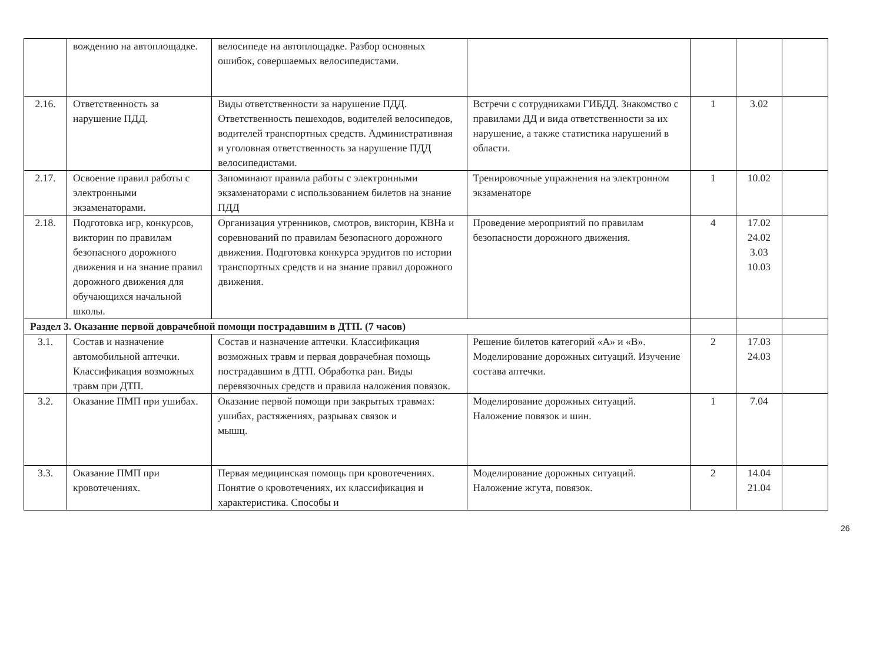| | вождению на автоплощадке. | велосипеде на автоплощадке. Разбор основных ошибок, совершаемых велосипедистами. | | | | |
| 2.16. | Ответственность за нарушение ПДД. | Виды ответственности за нарушение ПДД. Ответственность пешеходов, водителей велосипедов, водителей транспортных средств. Административная и уголовная ответственность за нарушение ПДД велосипедистами. | Встречи с сотрудниками ГИБДД. Знакомство с правилами ДД и вида ответственности за их нарушение, а также статистика нарушений в области. | 1 | 3.02 | |
| 2.17. | Освоение правил работы с электронными экзаменаторами. | Запоминают правила работы с электронными экзаменаторами с использованием билетов на знание ПДД | Тренировочные упражнения на электронном экзаменаторе | 1 | 10.02 | |
| 2.18. | Подготовка игр, конкурсов, викторин по правилам безопасного дорожного движения и на знание правил дорожного движения для обучающихся начальной школы. | Организация утренников, смотров, викторин, КВНа и соревнований по правилам безопасного дорожного движения. Подготовка конкурса эрудитов по истории транспортных средств и на знание правил дорожного движения. | Проведение мероприятий по правилам безопасности дорожного движения. | 4 | 17.02 24.02 3.03 10.03 | |
| Раздел 3. Оказание первой доврачебной помощи пострадавшим в ДТП. (7 часов) | | | | | | |
| 3.1. | Состав и назначение автомобильной аптечки. Классификация возможных травм при ДТП. | Состав и назначение аптечки. Классификация возможных травм и первая доврачебная помощь пострадавшим в ДТП. Обработка ран. Виды перевязочных средств и правила наложения повязок. | Решение билетов категорий «А» и «В». Моделирование дорожных ситуаций. Изучение состава аптечки. | 2 | 17.03 24.03 | |
| 3.2. | Оказание ПМП при ушибах. | Оказание первой помощи при закрытых травмах: ушибах, растяжениях, разрывах связок и мышц. | Моделирование дорожных ситуаций. Наложение повязок и шин. | 1 | 7.04 | |
| 3.3. | Оказание ПМП при кровотечениях. | Первая медицинская помощь при кровотечениях. Понятие о кровотечениях, их классификация и характеристика. Способы и | Моделирование дорожных ситуаций. Наложение жгута, повязок. | 2 | 14.04 21.04 | |
26